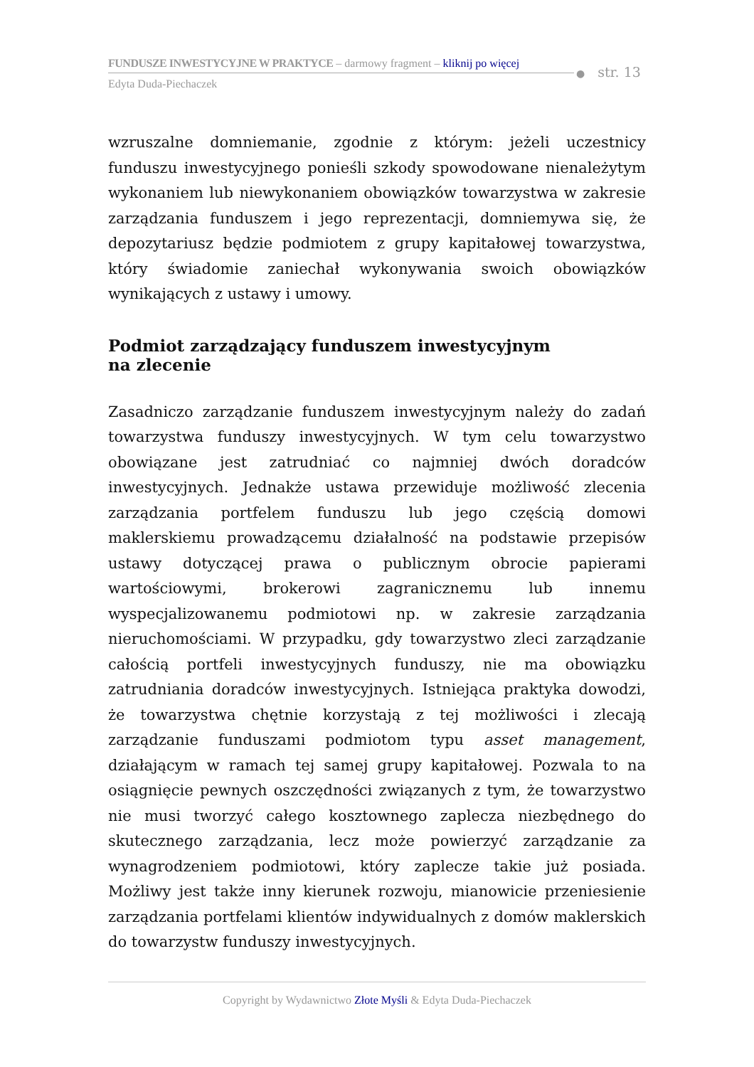FUNDUSZE INWESTYCYJNE W PRAKTYCE – darmowy fragment – kliknij po więcej
Edyta Duda-Piechaczek
● str. 13
wzruszalne domniemanie, zgodnie z którym: jeżeli uczestnicy funduszu inwestycyjnego ponieśli szkody spowodowane nienależytym wykonaniem lub niewykonaniem obowiązków towarzystwa w zakresie zarządzania funduszem i jego reprezentacji, domniemywa się, że depozytariusz będzie podmiotem z grupy kapitałowej towarzystwa, który świadomie zaniechał wykonywania swoich obowiązków wynikających z ustawy i umowy.
Podmiot zarządzający funduszem inwestycyjnym
na zlecenie
Zasadniczo zarządzanie funduszem inwestycyjnym należy do zadań towarzystwa funduszy inwestycyjnych. W tym celu towarzystwo obowiązane jest zatrudniać co najmniej dwóch doradców inwestycyjnych. Jednakże ustawa przewiduje możliwość zlecenia zarządzania portfelem funduszu lub jego częścią domowi maklerskiemu prowadzącemu działalność na podstawie przepisów ustawy dotyczącej prawa o publicznym obrocie papierami wartościowymi, brokerowi zagranicznemu lub innemu wyspecjalizowanemu podmiotowi np. w zakresie zarządzania nieruchomościami. W przypadku, gdy towarzystwo zleci zarządzanie całością portfeli inwestycyjnych funduszy, nie ma obowiązku zatrudniania doradców inwestycyjnych. Istniejąca praktyka dowodzi, że towarzystwa chętnie korzystają z tej możliwości i zlecają zarządzanie funduszami podmiotom typu asset management, działającym w ramach tej samej grupy kapitałowej. Pozwala to na osiągnięcie pewnych oszczędności związanych z tym, że towarzystwo nie musi tworzyć całego kosztownego zaplecza niezbędnego do skutecznego zarządzania, lecz może powierzyć zarządzanie za wynagrodzeniem podmiotowi, który zaplecze takie już posiada. Możliwy jest także inny kierunek rozwoju, mianowicie przeniesienie zarządzania portfelami klientów indywidualnych z domów maklerskich do towarzystw funduszy inwestycyjnych.
Copyright by Wydawnictwo Złote Myśli & Edyta Duda-Piechaczek